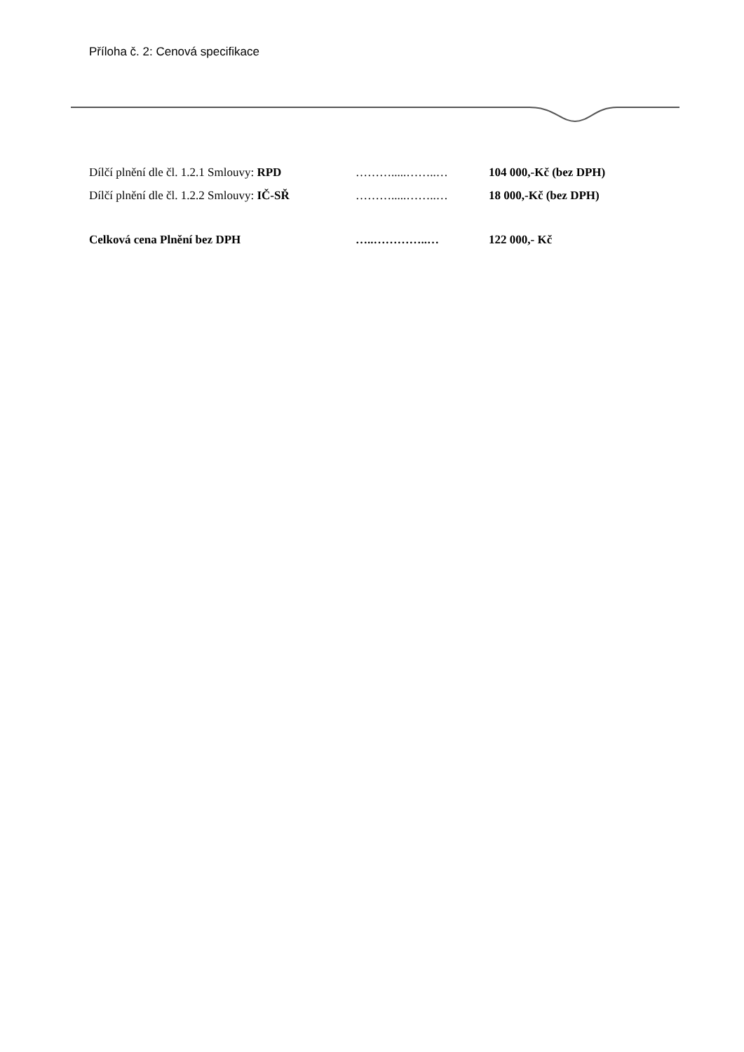Příloha č. 2: Cenová specifikace
Dílčí plnění dle čl. 1.2.1 Smlouvy: RPD
……….....……..… 104 000,-Kč (bez DPH)
Dílčí plnění dle čl. 1.2.2 Smlouvy: IČ-SŘ
……….....……..… 18 000,-Kč (bez DPH)
Celková cena Plnění bez DPH …..…………..… 122 000,- Kč